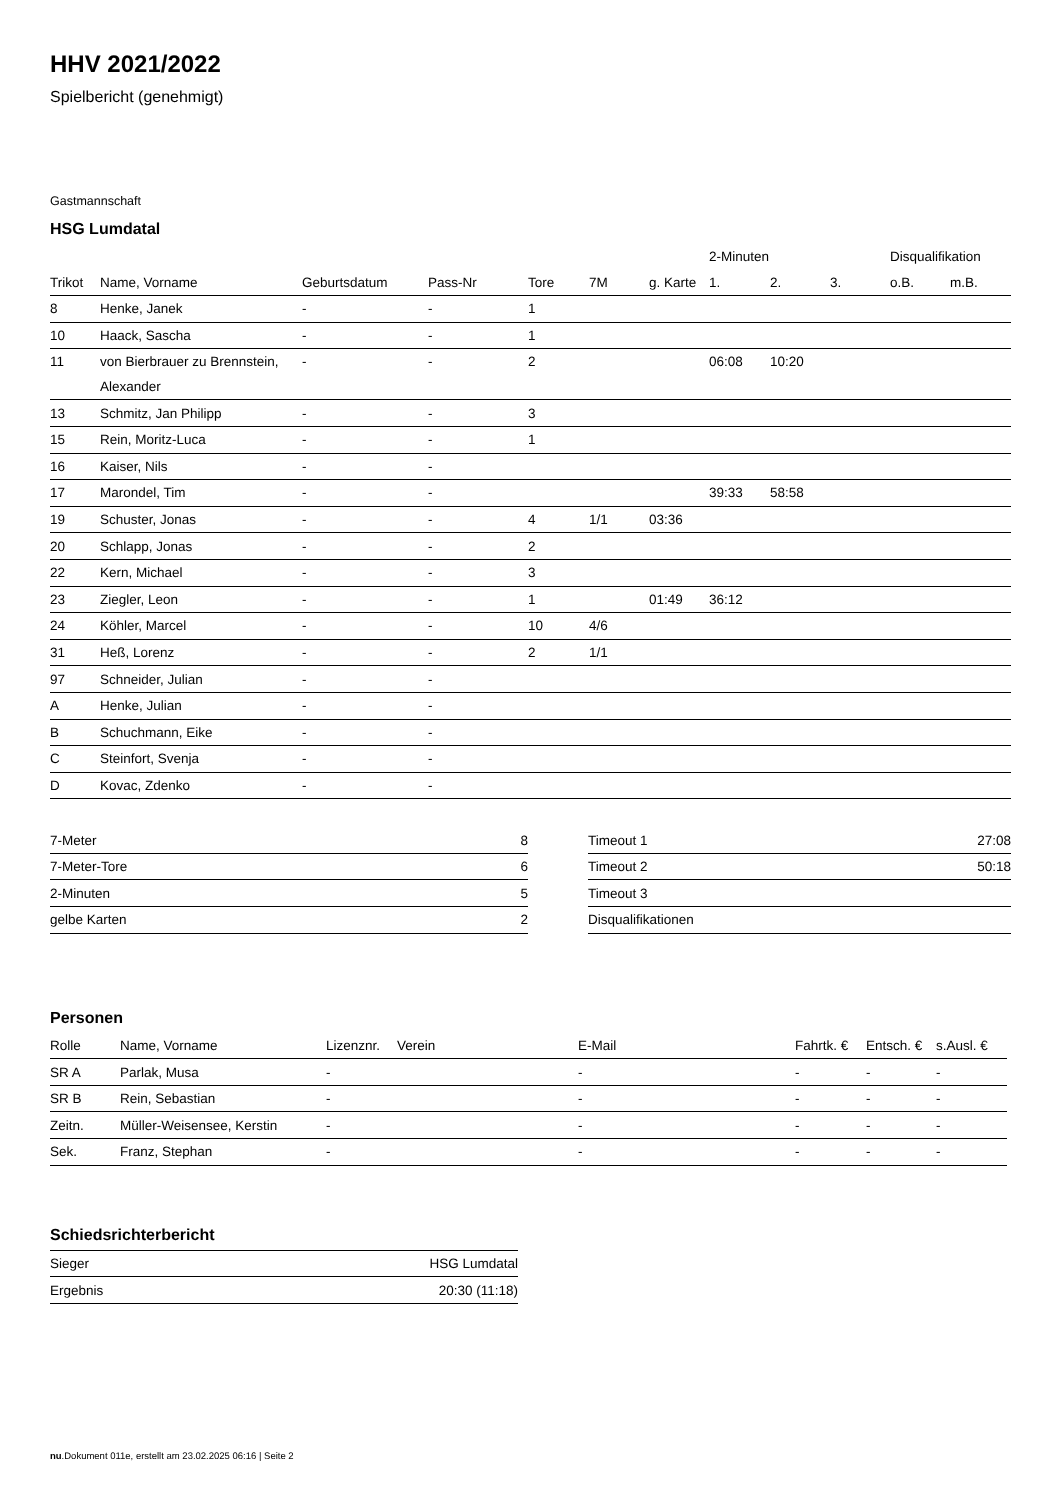HHV 2021/2022
Spielbericht (genehmigt)
Gastmannschaft
HSG Lumdatal
| | | | | | | | 2-Minuten | | | Disqualifikation | |
| --- | --- | --- | --- | --- | --- | --- | --- | --- | --- | --- | --- |
| Trikot | Name, Vorname | Geburtsdatum | Pass-Nr | Tore | 7M | g. Karte | 1. | 2. | 3. | o.B. | m.B. |
| 8 | Henke, Janek | - | - | 1 | | | | | | | |
| 10 | Haack, Sascha | - | - | 1 | | | | | | | |
| 11 | von Bierbrauer zu Brennstein, Alexander | - | - | 2 | | | 06:08 | 10:20 | | | |
| 13 | Schmitz, Jan Philipp | - | - | 3 | | | | | | | |
| 15 | Rein, Moritz-Luca | - | - | 1 | | | | | | | |
| 16 | Kaiser, Nils | - | - | | | | | | | | |
| 17 | Marondel, Tim | - | - | | | | 39:33 | 58:58 | | | |
| 19 | Schuster, Jonas | - | - | 4 | 1/1 | 03:36 | | | | | |
| 20 | Schlapp, Jonas | - | - | 2 | | | | | | | |
| 22 | Kern, Michael | - | - | 3 | | | | | | | |
| 23 | Ziegler, Leon | - | - | 1 | | 01:49 | 36:12 | | | | |
| 24 | Köhler, Marcel | - | - | 10 | 4/6 | | | | | | |
| 31 | Heß, Lorenz | - | - | 2 | 1/1 | | | | | | |
| 97 | Schneider, Julian | - | - | | | | | | | | |
| A | Henke, Julian | - | - | | | | | | | | |
| B | Schuchmann, Eike | - | - | | | | | | | | |
| C | Steinfort, Svenja | - | - | | | | | | | | |
| D | Kovac, Zdenko | - | - | | | | | | | | |
| 7-Meter | 8 |
| 7-Meter-Tore | 6 |
| 2-Minuten | 5 |
| gelbe Karten | 2 |
| Timeout 1 | 27:08 |
| Timeout 2 | 50:18 |
| Timeout 3 | |
| Disqualifikationen | |
Personen
| Rolle | Name, Vorname | Lizenznr. | Verein | E-Mail | Fahrtk. € | Entsch. € | s.Ausl. € |
| --- | --- | --- | --- | --- | --- | --- | --- |
| SR A | Parlak, Musa | - | | - | - | - | - |
| SR B | Rein, Sebastian | - | | - | - | - | - |
| Zeitn. | Müller-Weisensee, Kerstin | - | | - | - | - | - |
| Sek. | Franz, Stephan | - | | - | - | - | - |
Schiedsrichterbericht
| Sieger | HSG Lumdatal |
| Ergebnis | 20:30 (11:18) |
nu.Dokument 011e, erstellt am 23.02.2025 06:16 | Seite 2